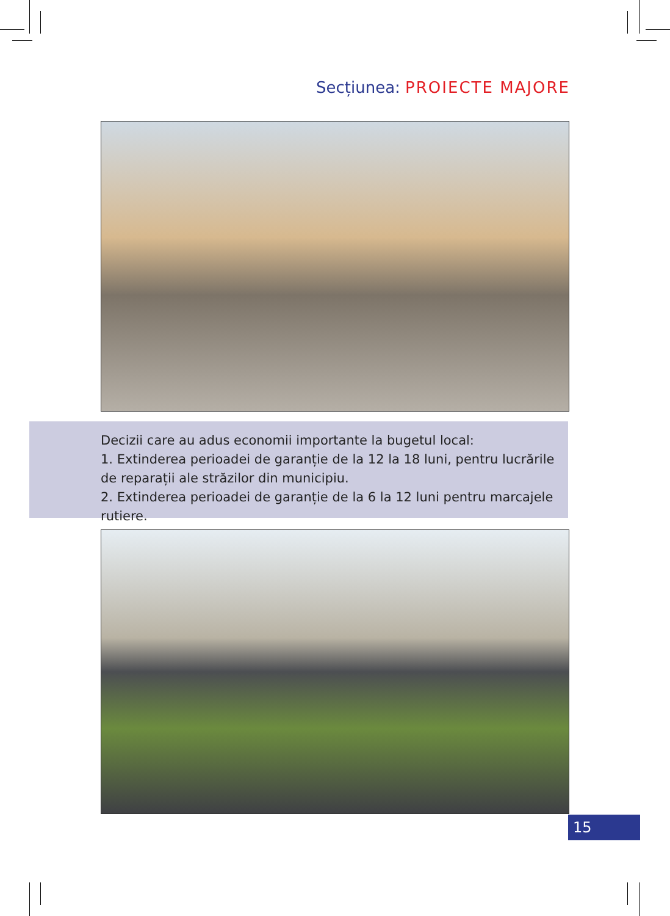Secțiunea: PROIECTE MAJORE
Decizii care au adus economii importante la bugetul local:
1. Extinderea perioadei de garanție de la 12 la 18 luni, pentru lucrările de reparații ale străzilor din municipiu.
2. Extinderea perioadei de garanție de la 6 la 12 luni pentru marcajele rutiere.
15